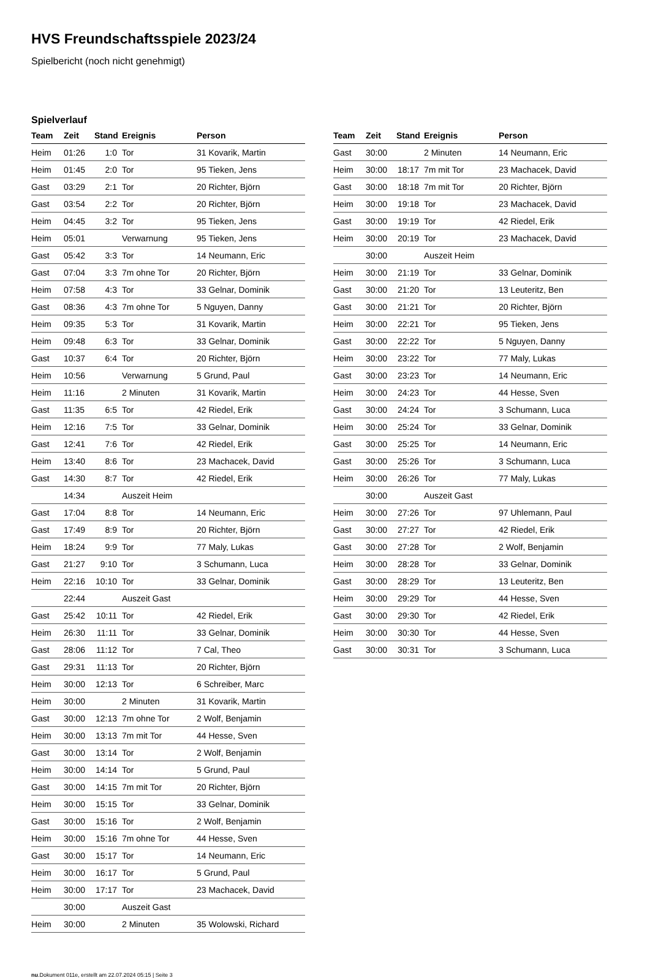HVS Freundschaftsspiele 2023/24
Spielbericht (noch nicht genehmigt)
Spielverlauf
| Team | Zeit | Stand | Ereignis | Person |
| --- | --- | --- | --- | --- |
| Heim | 01:26 | 1:0 | Tor | 31 Kovarik, Martin |
| Heim | 01:45 | 2:0 | Tor | 95 Tieken, Jens |
| Gast | 03:29 | 2:1 | Tor | 20 Richter, Björn |
| Gast | 03:54 | 2:2 | Tor | 20 Richter, Björn |
| Heim | 04:45 | 3:2 | Tor | 95 Tieken, Jens |
| Heim | 05:01 | | Verwarnung | 95 Tieken, Jens |
| Gast | 05:42 | 3:3 | Tor | 14 Neumann, Eric |
| Gast | 07:04 | 3:3 | 7m ohne Tor | 20 Richter, Björn |
| Heim | 07:58 | 4:3 | Tor | 33 Gelnar, Dominik |
| Gast | 08:36 | 4:3 | 7m ohne Tor | 5 Nguyen, Danny |
| Heim | 09:35 | 5:3 | Tor | 31 Kovarik, Martin |
| Heim | 09:48 | 6:3 | Tor | 33 Gelnar, Dominik |
| Gast | 10:37 | 6:4 | Tor | 20 Richter, Björn |
| Heim | 10:56 | | Verwarnung | 5 Grund, Paul |
| Heim | 11:16 | | 2 Minuten | 31 Kovarik, Martin |
| Gast | 11:35 | 6:5 | Tor | 42 Riedel, Erik |
| Heim | 12:16 | 7:5 | Tor | 33 Gelnar, Dominik |
| Gast | 12:41 | 7:6 | Tor | 42 Riedel, Erik |
| Heim | 13:40 | 8:6 | Tor | 23 Machacek, David |
| Gast | 14:30 | 8:7 | Tor | 42 Riedel, Erik |
| | 14:34 | | Auszeit Heim | |
| Gast | 17:04 | 8:8 | Tor | 14 Neumann, Eric |
| Gast | 17:49 | 8:9 | Tor | 20 Richter, Björn |
| Heim | 18:24 | 9:9 | Tor | 77 Maly, Lukas |
| Gast | 21:27 | 9:10 | Tor | 3 Schumann, Luca |
| Heim | 22:16 | 10:10 | Tor | 33 Gelnar, Dominik |
| | 22:44 | | Auszeit Gast | |
| Gast | 25:42 | 10:11 | Tor | 42 Riedel, Erik |
| Heim | 26:30 | 11:11 | Tor | 33 Gelnar, Dominik |
| Gast | 28:06 | 11:12 | Tor | 7 Cal, Theo |
| Gast | 29:31 | 11:13 | Tor | 20 Richter, Björn |
| Heim | 30:00 | 12:13 | Tor | 6 Schreiber, Marc |
| Heim | 30:00 | | 2 Minuten | 31 Kovarik, Martin |
| Gast | 30:00 | 12:13 | 7m ohne Tor | 2 Wolf, Benjamin |
| Heim | 30:00 | 13:13 | 7m mit Tor | 44 Hesse, Sven |
| Gast | 30:00 | 13:14 | Tor | 2 Wolf, Benjamin |
| Heim | 30:00 | 14:14 | Tor | 5 Grund, Paul |
| Gast | 30:00 | 14:15 | 7m mit Tor | 20 Richter, Björn |
| Heim | 30:00 | 15:15 | Tor | 33 Gelnar, Dominik |
| Gast | 30:00 | 15:16 | Tor | 2 Wolf, Benjamin |
| Heim | 30:00 | 15:16 | 7m ohne Tor | 44 Hesse, Sven |
| Gast | 30:00 | 15:17 | Tor | 14 Neumann, Eric |
| Heim | 30:00 | 16:17 | Tor | 5 Grund, Paul |
| Heim | 30:00 | 17:17 | Tor | 23 Machacek, David |
| | 30:00 | | Auszeit Gast | |
| Heim | 30:00 | | 2 Minuten | 35 Wolowski, Richard |
| Team | Zeit | Stand | Ereignis | Person |
| --- | --- | --- | --- | --- |
| Gast | 30:00 | | 2 Minuten | 14 Neumann, Eric |
| Heim | 30:00 | 18:17 | 7m mit Tor | 23 Machacek, David |
| Gast | 30:00 | 18:18 | 7m mit Tor | 20 Richter, Björn |
| Heim | 30:00 | 19:18 | Tor | 23 Machacek, David |
| Gast | 30:00 | 19:19 | Tor | 42 Riedel, Erik |
| Heim | 30:00 | 20:19 | Tor | 23 Machacek, David |
| | 30:00 | | Auszeit Heim | |
| Heim | 30:00 | 21:19 | Tor | 33 Gelnar, Dominik |
| Gast | 30:00 | 21:20 | Tor | 13 Leuteritz, Ben |
| Gast | 30:00 | 21:21 | Tor | 20 Richter, Björn |
| Heim | 30:00 | 22:21 | Tor | 95 Tieken, Jens |
| Gast | 30:00 | 22:22 | Tor | 5 Nguyen, Danny |
| Heim | 30:00 | 23:22 | Tor | 77 Maly, Lukas |
| Gast | 30:00 | 23:23 | Tor | 14 Neumann, Eric |
| Heim | 30:00 | 24:23 | Tor | 44 Hesse, Sven |
| Gast | 30:00 | 24:24 | Tor | 3 Schumann, Luca |
| Heim | 30:00 | 25:24 | Tor | 33 Gelnar, Dominik |
| Gast | 30:00 | 25:25 | Tor | 14 Neumann, Eric |
| Gast | 30:00 | 25:26 | Tor | 3 Schumann, Luca |
| Heim | 30:00 | 26:26 | Tor | 77 Maly, Lukas |
| | 30:00 | | Auszeit Gast | |
| Heim | 30:00 | 27:26 | Tor | 97 Uhlemann, Paul |
| Gast | 30:00 | 27:27 | Tor | 42 Riedel, Erik |
| Gast | 30:00 | 27:28 | Tor | 2 Wolf, Benjamin |
| Heim | 30:00 | 28:28 | Tor | 33 Gelnar, Dominik |
| Gast | 30:00 | 28:29 | Tor | 13 Leuteritz, Ben |
| Heim | 30:00 | 29:29 | Tor | 44 Hesse, Sven |
| Gast | 30:00 | 29:30 | Tor | 42 Riedel, Erik |
| Heim | 30:00 | 30:30 | Tor | 44 Hesse, Sven |
| Gast | 30:00 | 30:31 | Tor | 3 Schumann, Luca |
nu.Dokument 011e, erstellt am 22.07.2024 05:15 | Seite 3